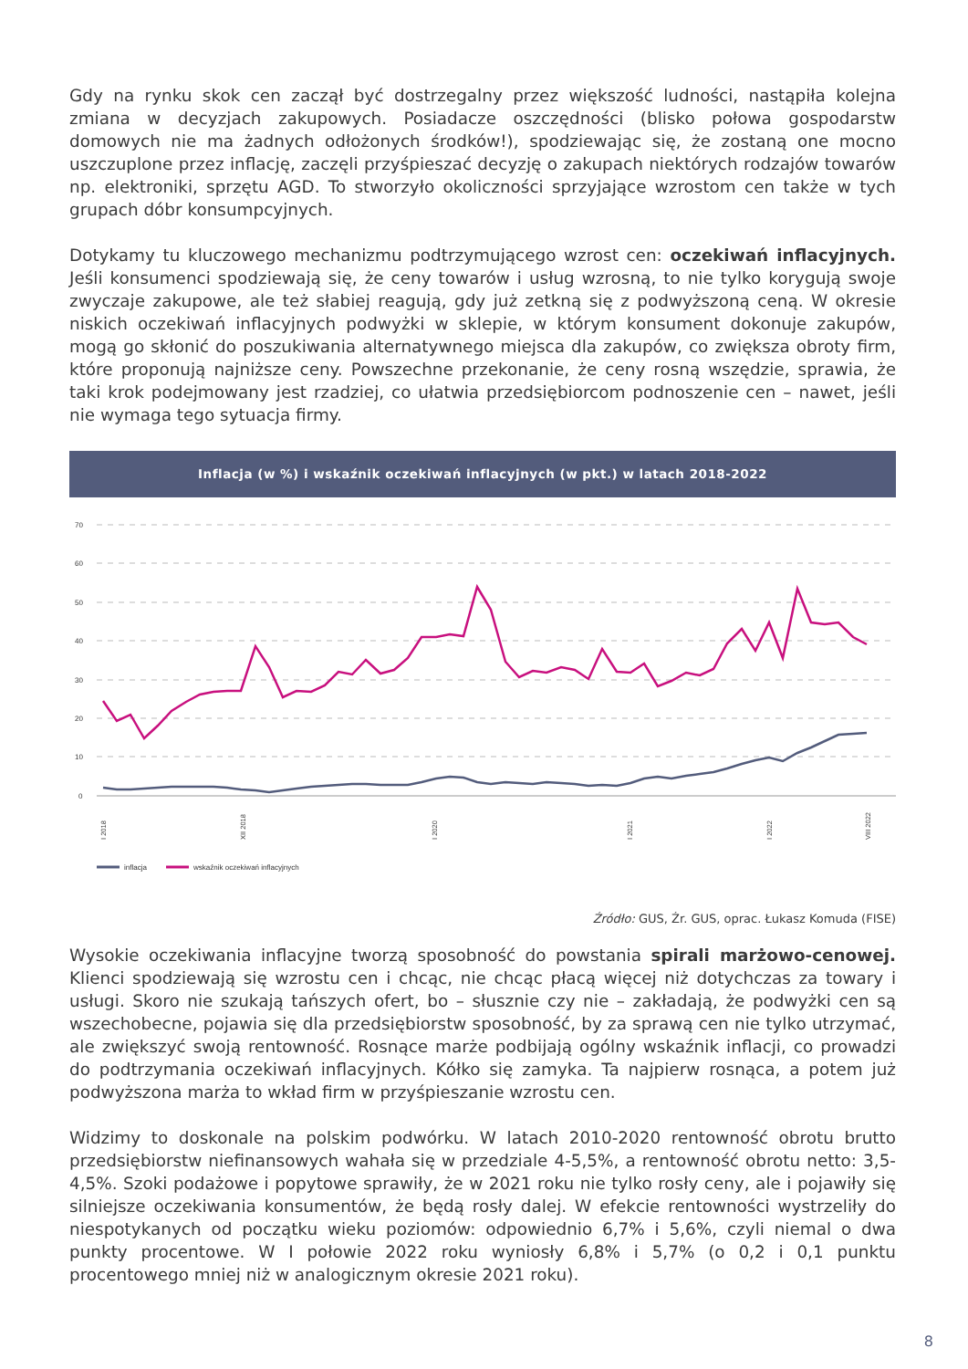Gdy na rynku skok cen zaczął być dostrzegalny przez większość ludności, nastąpiła kolejna zmiana w decyzjach zakupowych. Posiadacze oszczędności (blisko połowa gospodarstw domowych nie ma żadnych odłożonych środków!), spodziewając się, że zostaną one mocno uszczuplone przez inflację, zaczęli przyśpieszać decyzję o zakupach niektórych rodzajów towarów np. elektroniki, sprzętu AGD. To stworzyło okoliczności sprzyjające wzrostom cen także w tych grupach dóbr konsumpcyjnych.
Dotykamy tu kluczowego mechanizmu podtrzymującego wzrost cen: oczekiwań inflacyjnych. Jeśli konsumenci spodziewają się, że ceny towarów i usług wzrosną, to nie tylko korygują swoje zwyczaje zakupowe, ale też słabiej reagują, gdy już zetkną się z podwyższoną ceną. W okresie niskich oczekiwań inflacyjnych podwyżki w sklepie, w którym konsument dokonuje zakupów, mogą go skłonić do poszukiwania alternatywnego miejsca dla zakupów, co zwiększa obroty firm, które proponują najniższe ceny. Powszechne przekonanie, że ceny rosną wszędzie, sprawia, że taki krok podejmowany jest rzadziej, co ułatwia przedsiębiorcom podnoszenie cen – nawet, jeśli nie wymaga tego sytuacja firmy.
Inflacja (w %) i wskaźnik oczekiwań inflacyjnych (w pkt.) w latach 2018-2022
70
60
50
40
30
20
10
0
I 2018
XII 2018
I 2020
I 2021
I 2022
VIII 2022
inflacja
wskaźnik oczekiwań inflacyjnych
Źródło: GUS, Źr. GUS, oprac. Łukasz Komuda (FISE)
Wysokie oczekiwania inflacyjne tworzą sposobność do powstania spirali marżowo-cenowej. Klienci spodziewają się wzrostu cen i chcąc, nie chcąc płacą więcej niż dotychczas za towary i usługi. Skoro nie szukają tańszych ofert, bo – słusznie czy nie – zakładają, że podwyżki cen są wszechobecne, pojawia się dla przedsiębiorstw sposobność, by za sprawą cen nie tylko utrzymać, ale zwiększyć swoją rentowność. Rosnące marże podbijają ogólny wskaźnik inflacji, co prowadzi do podtrzymania oczekiwań inflacyjnych. Kółko się zamyka. Ta najpierw rosnąca, a potem już podwyższona marża to wkład firm w przyśpieszanie wzrostu cen.
Widzimy to doskonale na polskim podwórku. W latach 2010-2020 rentowność obrotu brutto przedsiębiorstw niefinansowych wahała się w przedziale 4-5,5%, a rentowność obrotu netto: 3,5-4,5%. Szoki podażowe i popytowe sprawiły, że w 2021 roku nie tylko rosły ceny, ale i pojawiły się silniejsze oczekiwania konsumentów, że będą rosły dalej. W efekcie rentowności wystrzeliły do niespotykanych od początku wieku poziomów: odpowiednio 6,7% i 5,6%, czyli niemal o dwa punkty procentowe. W I połowie 2022 roku wyniosły 6,8% i 5,7% (o 0,2 i 0,1 punktu procentowego mniej niż w analogicznym okresie 2021 roku).
8